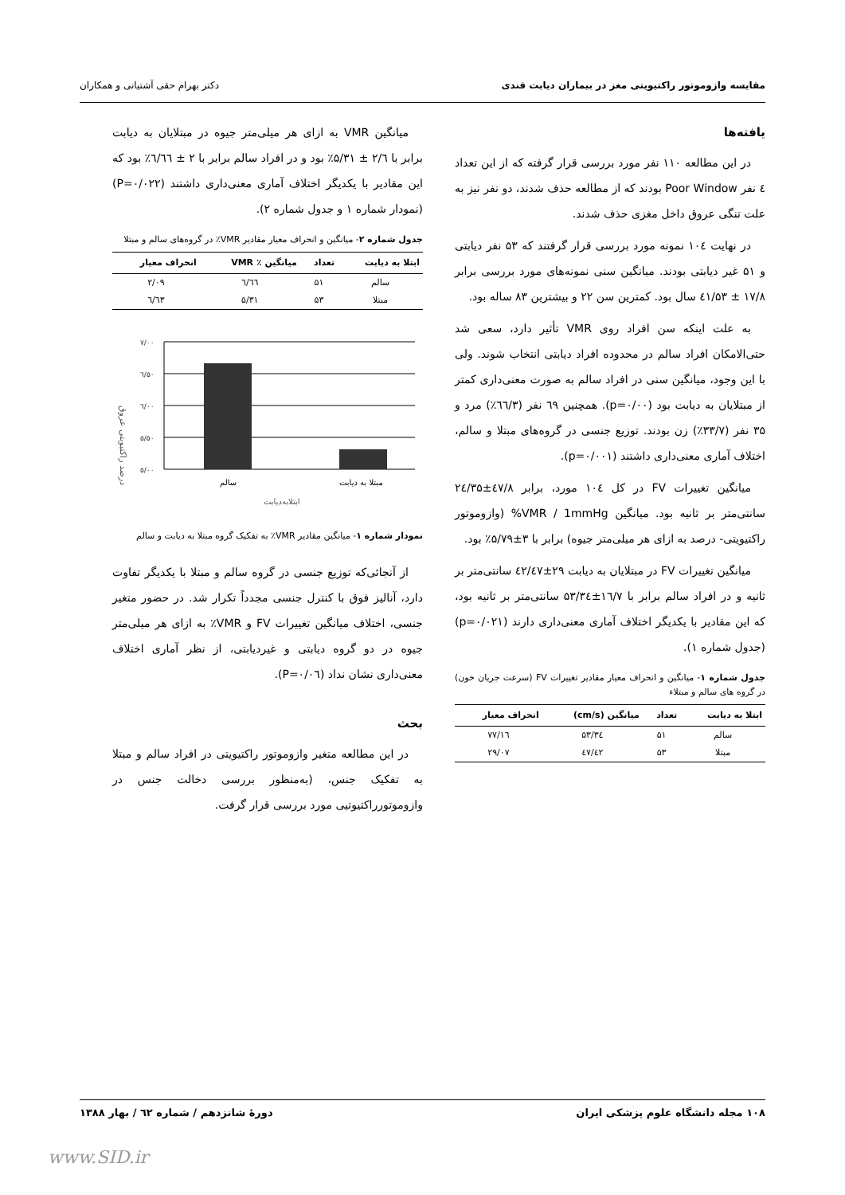مقایسه وازوموتور راکتیویتی مغز در بیماران دیابت قندی دکتر بهرام حقی آشتیانی و همکاران
یافته‌ها
در این مطالعه ۱۱۰ نفر مورد بررسی قرار گرفته که از این تعداد ٤ نفر Poor Window بودند که از مطالعه حذف شدند، دو نفر نیز به علت تنگی عروق داخل مغزی حذف شدند.
در نهایت ۱۰٤ نمونه مورد بررسی قرار گرفتند که ۵۳ نفر دیابتی و ۵۱ غیر دیابتی بودند. میانگین سنی نمونه‌های مورد بررسی برابر ۱۷/۸ ± ٤۱/۵۳ سال بود. کمترین سن ۲۲ و بیشترین ۸۳ ساله بود.
به علت اینکه سن افراد روی VMR تأثیر دارد، سعی شد حتی‌الامکان افراد سالم در محدوده افراد دیابتی انتخاب شوند. ولی با این وجود، میانگین سنی در افراد سالم به صورت معنی‌داری کمتر از مبتلایان به دیابت بود (p=۰/۰۰). همچنین ٦۹ نفر (٦٦/۳٪) مرد و ۳۵ نفر (۳۳/۷٪) زن بودند. توزیع جنسی در گروه‌های مبتلا و سالم، اختلاف آماری معنی‌داری داشتند (p=۰/۰۰۱).
میانگین تغییرات FV در کل ۱۰٤ مورد، برابر ٤۷/۸±۲٤/۳۵ سانتی‌متر بر ثانیه بود. میانگین VMR / 1mmHg% (وازوموتور راکتیویتی- درصد به ازای هر میلی‌متر جیوه) برابر با ۳±۵/۷۹٪ بود.
میانگین تغییرات FV در مبتلایان به دیابت ۲۹±٤۲/٤۷ سانتی‌متر بر ثانیه و در افراد سالم برابر با ۱٦/۷±۵۳/۳٤ سانتی‌متر بر ثانیه بود، که این مقادیر با یکدیگر اختلاف آماری معنی‌داری دارند (p=۰/۰۲۱) (جدول شماره ۱).
جدول شماره ۱- میانگین و انحراف معیار مقادیر تغییرات FV (سرعت جریان خون) در گروه های سالم و مبتلاء
| ابتلا به دیابت | تعداد | میانگین (cm/s) | انحراف معیار |
| --- | --- | --- | --- |
| سالم | ۵۱ | ۵۳/۳٤ | ۱٦/۷۷ |
| مبتلا | ۵۳ | ٤۲/٤۷ | ۲۹/۰۷ |
میانگین VMR به ازای هر میلی‌متر جیوه در مبتلایان به دیابت برابر با ۲/٦ ± ۵/۳۱٪ بود و در افراد سالم برابر با ۲ ± ٦/٦٦٪ بود که این مقادیر با یکدیگر اختلاف آماری معنی‌داری داشتند (P=۰/۰۲۲) (نمودار شماره ۱ و جدول شماره ۲).
جدول شماره ۲- میانگین و انحراف معیار مقادیر VMR٪ در گروه‌های سالم و مبتلا
| ابتلا به دیابت | تعداد | میانگین ٪ VMR | انحراف معیار |
| --- | --- | --- | --- |
| سالم | ۵۱ | ٦/٦٦ | ۲/۰۹ |
| مبتلا | ۵۳ | ۵/۳۱ | ٦/٦۳ |
درصد راکتیویتی عروق
۷/۰۰
٦/۵۰
٦/۰۰
۵/۵۰
۵/۰۰
سالم
مبتلا به دیابت
ابتلابه‌دیابت
نمودار شماره ۱- میانگین مقادیر VMR٪ به تفکیک گروه مبتلا به دیابت و سالم
از آنجائی‌که توزیع جنسی در گروه سالم و مبتلا با یکدیگر تفاوت دارد، آنالیز فوق با کنترل جنسی مجدداً تکرار شد. در حضور متغیر جنسی، اختلاف میانگین تغییرات FV و VMR٪ به ازای هر میلی‌متر جیوه در دو گروه دیابتی و غیردیابتی، از نظر آماری اختلاف معنی‌داری نشان نداد (P=۰/۰٦).
بحث
در این مطالعه متغیر وازوموتور راکتیویتی در افراد سالم و مبتلا به تفکیک جنس، (به‌منظور بررسی دخالت جنس در وازوموتورراکتیوتیی مورد بررسی قرار گرفت.
۱۰۸ مجله دانشگاه علوم پزشکی ایران دورهٔ شانزدهم / شماره ٦۲ / بهار ۱۳۸۸
www.SID.ir